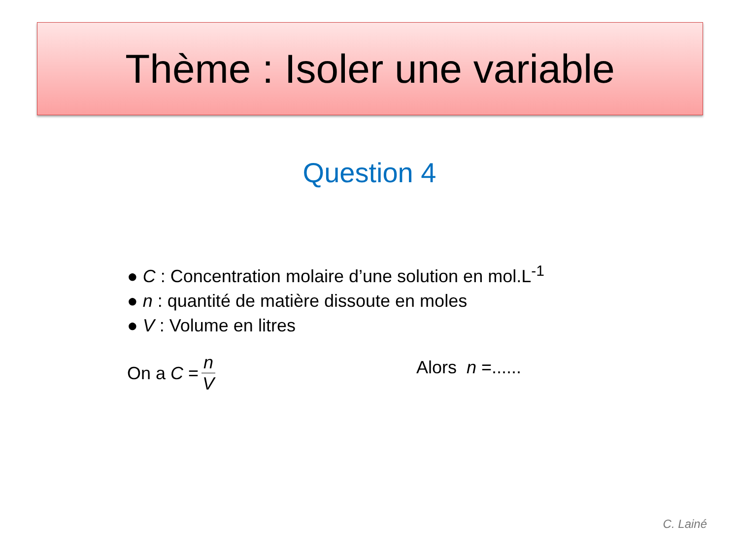Thème : Isoler une variable
Question 4
● C : Concentration molaire d’une solution en mol.L<sup>-1</sup>
● n : quantité de matière dissoute en moles
● V : Volume en litres
On a C = n V Alors n =......
C. Lainé